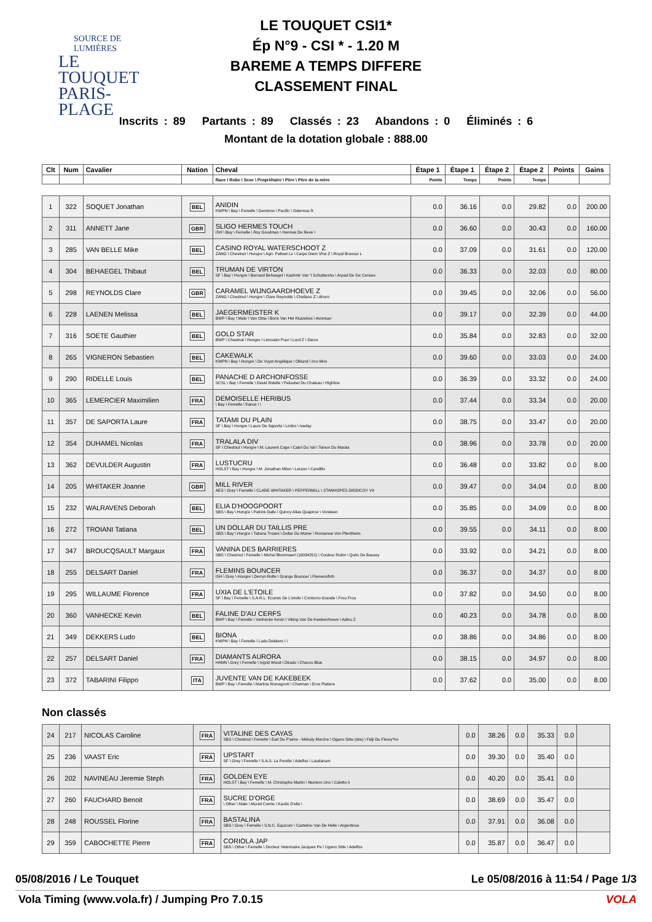SOURCE DE LUMIÈRES
LE TOUQUET
PARIS-PLAGE
LE TOUQUET CSI1*
Ép N°9 - CSI * - 1.20 M
BAREME A TEMPS DIFFERE
CLASSEMENT FINAL
Inscrits : 89 Partants : 89 Classés : 23 Abandons : 0 Éliminés : 6
Montant de la dotation globale : 888.00
| Clt | Num | Cavalier | Nation | Cheval | Étape 1 | Étape 1 | Étape 2 | Étape 2 | Points | Gains |
| --- | --- | --- | --- | --- | --- | --- | --- | --- | --- | --- |
| | | | | Race \ Robe \ Sexe \ Propriétaire \ Père \ Père de la mère | Points | Temps | Points | Temps | | |
| 1 | 322 | SOQUET Jonathan | BEL | ANIDIN KWPN \ Bay \ Femelle \ Deminne \ Pacific \ Odermus R | 0.0 | 36.16 | 0.0 | 29.82 | 0.0 | 200.00 |
| 2 | 311 | ANNETT Jane | GBR | SLIGO HERMES TOUCH ISH \ Bay \ Femelle \ Roy Goodman \ Hermes De Reve \ | 0.0 | 36.60 | 0.0 | 30.43 | 0.0 | 160.00 |
| 3 | 285 | VAN BELLE Mike | BEL | CASINO ROYAL WATERSCHOOT Z ZANG \ Chestnut \ Hongre \ Agri- Patteet Lv \ Carpe Diem Vhw Z \ Royal Bravour L | 0.0 | 37.09 | 0.0 | 31.61 | 0.0 | 120.00 |
| 4 | 304 | BEHAEGEL Thibaut | BEL | TRUMAN DE VIRTON SF \ Bay \ Hongre \ Bernard Behaegel \ Kashmir Van 't Schuttersho \ Arpad De Six Censes | 0.0 | 36.33 | 0.0 | 32.03 | 0.0 | 80.00 |
| 5 | 298 | REYNOLDS Clare | GBR | CARAMEL WIJNGAARDHOEVE Z ZANG \ Chestnut \ Hongre \ Clare Reynolds \ Chellano Z \ Ahorn | 0.0 | 39.45 | 0.0 | 32.06 | 0.0 | 56.00 |
| 6 | 228 | LAENEN Melissa | BEL | JAEGERMEISTER K BWP \ Bay \ Male \ Van Osta \ Boris Van Het Kluizebos \ Avontuur | 0.0 | 39.17 | 0.0 | 32.39 | 0.0 | 44.00 |
| 7 | 316 | SOETE Gauthier | BEL | GOLD STAR BWP \ Chestnut \ Hongre \ Limousin Puur \ Lord Z \ Darco | 0.0 | 35.84 | 0.0 | 32.83 | 0.0 | 32.00 |
| 8 | 265 | VIGNERON Sebastien | BEL | CAKEWALK KWPN \ Bay \ Hongre \ De Vuyst Angélique \ Oklund \ Irco Miro | 0.0 | 39.60 | 0.0 | 33.03 | 0.0 | 24.00 |
| 9 | 290 | RIDELLE Louis | BEL | PANACHE D ARCHONFOSSE SCSL \ Bay \ Femelle \ David Ridelle \ Paloubet Du Chateau \ Highline | 0.0 | 36.39 | 0.0 | 33.32 | 0.0 | 24.00 |
| 10 | 365 | LEMERCIER Maximilien | FRA | DEMOISELLE HERIBUS \ Bay \ Femelle \ france \ \ | 0.0 | 37.44 | 0.0 | 33.34 | 0.0 | 20.00 |
| 11 | 357 | DE SAPORTA Laure | FRA | TATAMI DU PLAIN SF \ Bay \ Hongre \ Laure De Saporta \ Limbo \ Iveday | 0.0 | 38.75 | 0.0 | 33.47 | 0.0 | 20.00 |
| 12 | 354 | DUHAMEL Nicolas | FRA | TRALALA DIV SF \ Chestnut \ Hongre \ M. Laurent Cage \ Cabri Du Val \ Toinon Du Marais | 0.0 | 38.96 | 0.0 | 33.78 | 0.0 | 20.00 |
| 13 | 362 | DEVULDER Augustin | FRA | LUSTUCRU HOLST \ Bay \ Hongre \ M. Jonathan Milon \ Lerano \ Candillo | 0.0 | 36.48 | 0.0 | 33.82 | 0.0 | 8.00 |
| 14 | 205 | WHITAKER Joanne | GBR | MILL RIVER AES \ Grey \ Femelle \ CLARE WHITAKER \ PEPPERMILL \ STANHOPES DIDDICOY VII | 0.0 | 39.47 | 0.0 | 34.04 | 0.0 | 8.00 |
| 15 | 232 | WALRAVENS Deborah | BEL | ELIA D'HOOGPOORT SBS \ Bay \ Hongre \ Patrick Dalle \ Quincy Alias Quaprice \ Vondeen | 0.0 | 35.85 | 0.0 | 34.09 | 0.0 | 8.00 |
| 16 | 272 | TROIANI Tatiana | BEL | UN DOLLAR DU TAILLIS PRE SBS \ Bay \ Hongre \ Tatiana Troiani \ Dollar Du Murier \ Romanow Von Pferdheim | 0.0 | 39.55 | 0.0 | 34.11 | 0.0 | 8.00 |
| 17 | 347 | BROUCQSAULT Margaux | FRA | VANINA DES BARRIERES SBS \ Chestnut \ Femelle \ Michel Blommaert (10034251) \ Couleur Rubin \ Quito De Baussy | 0.0 | 33.92 | 0.0 | 34.21 | 0.0 | 8.00 |
| 18 | 255 | DELSART Daniel | FRA | FLEMINS BOUNCER ISH \ Grey \ Hongre \ Derryn Rolfe \ Grange Bouncer \ Flemensfirth | 0.0 | 36.37 | 0.0 | 34.37 | 0.0 | 8.00 |
| 19 | 295 | WILLAUME Florence | FRA | UXIA DE L'ETOILE SF \ Bay \ Femelle \ S.A.R.L. Ecuries De L'etoile \ Conterno Grande \ Frou Frou | 0.0 | 37.82 | 0.0 | 34.50 | 0.0 | 8.00 |
| 20 | 360 | VANHECKE Kevin | BEL | FALINE D'AU CERFS BWP \ Bay \ Femelle \ Vanhecke Kevin \ Viking Van De Kwekenhoeve \ Adieu Z | 0.0 | 40.23 | 0.0 | 34.78 | 0.0 | 8.00 |
| 21 | 349 | DEKKERS Ludo | BEL | BIONA KWPN \ Bay \ Femelle \ Ludo Dekkers \ \ | 0.0 | 38.86 | 0.0 | 34.86 | 0.0 | 8.00 |
| 22 | 257 | DELSART Daniel | FRA | DIAMANTS AURORA HANN \ Grey \ Femelle \ Ingrid Wood \ Dirado \ Chacco Blue | 0.0 | 38.15 | 0.0 | 34.97 | 0.0 | 8.00 |
| 23 | 372 | TABARINI Filippo | ITA | JUVENTE VAN DE KAKEBEEK BWP \ Bay \ Femelle \ Martina Romagnoli \ Chatman \ Eros Platiere | 0.0 | 37.62 | 0.0 | 35.00 | 0.0 | 8.00 |
Non classés
| 24 | 217 | NICOLAS Caroline | FRA | VITALINE DES CAYAS SBS \ Chestnut \ Femelle \ Earl De P'aime - Mélody Marche \ Ogano Sitte (sbs) \ Fidji Du Fleury*hn | 0.0 | 38.26 | 0.0 | 35.33 | 0.0 | |
| 25 | 236 | VAAST Eric | FRA | UPSTART SF \ Grey \ Femelle \ S.A.S. La Perelle \ Adelfos \ Laudanum | 0.0 | 39.30 | 0.0 | 35.40 | 0.0 | |
| 26 | 202 | NAVINEAU Jeremie Steph | FRA | GOLDEN EYE HOLST \ Bay \ Femelle \ M. Christophe Martin \ Numero Uno \ Caletto Ii | 0.0 | 40.20 | 0.0 | 35.41 | 0.0 | |
| 27 | 260 | FAUCHARD Benoit | FRA | SUCRE D'ORGE \ Other \ Male \ Muriel Comte \ Kaolin D'elle \ | 0.0 | 38.69 | 0.0 | 35.47 | 0.0 | |
| 28 | 248 | ROUSSEL Florine | FRA | BASTALINA SBS \ Grey \ Femelle \ S.N.C. Equicom \ Castelino Van De Helle \ Argentinus | 0.0 | 37.91 | 0.0 | 36.08 | 0.0 | |
| 29 | 359 | CABOCHETTE Pierre | FRA | CORIOLA JAP SBS \ Other \ Femelle \ Docteur Veterinaire Jacques Pe \ Ugano Sitte \ Adelfos | 0.0 | 35.87 | 0.0 | 36.47 | 0.0 | |
05/08/2016 / Le Touquet Le 05/08/2016 à 11:54 / Page 1/3
Vola Timing (www.vola.fr) / Jumping Pro 7.0.15 VOLA